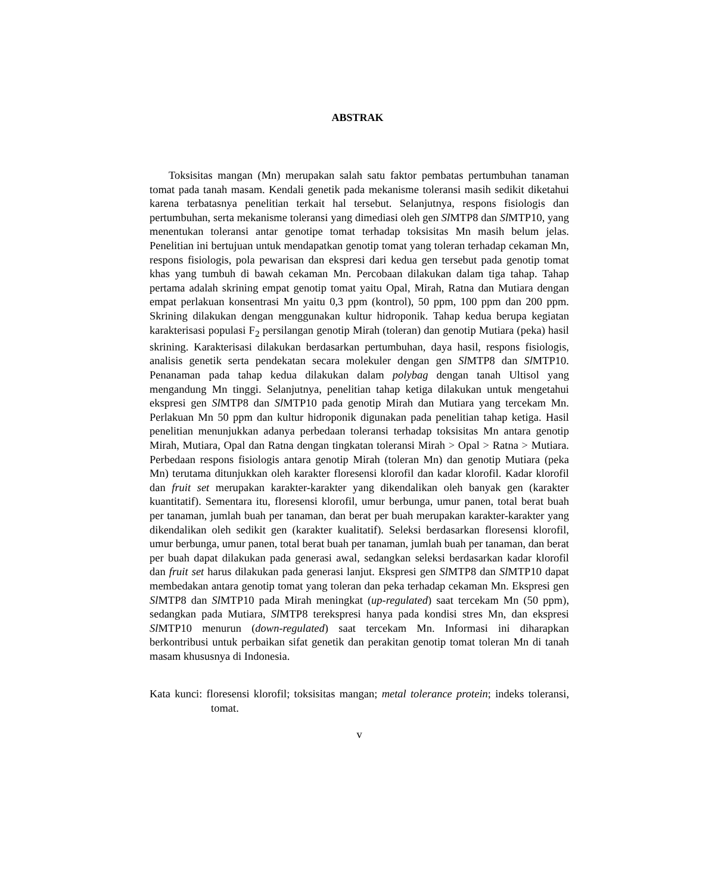ABSTRAK
Toksisitas mangan (Mn) merupakan salah satu faktor pembatas pertumbuhan tanaman tomat pada tanah masam. Kendali genetik pada mekanisme toleransi masih sedikit diketahui karena terbatasnya penelitian terkait hal tersebut. Selanjutnya, respons fisiologis dan pertumbuhan, serta mekanisme toleransi yang dimediasi oleh gen Sl MTP8 dan Sl MTP10, yang menentukan toleransi antar genotipe tomat terhadap toksisitas Mn masih belum jelas. Penelitian ini bertujuan untuk mendapatkan genotip tomat yang toleran terhadap cekaman Mn, respons fisiologis, pola pewarisan dan ekspresi dari kedua gen tersebut pada genotip tomat khas yang tumbuh di bawah cekaman Mn. Percobaan dilakukan dalam tiga tahap. Tahap pertama adalah skrining empat genotip tomat yaitu Opal, Mirah, Ratna dan Mutiara dengan empat perlakuan konsentrasi Mn yaitu 0,3 ppm (kontrol), 50 ppm, 100 ppm dan 200 ppm. Skrining dilakukan dengan menggunakan kultur hidroponik. Tahap kedua berupa kegiatan karakterisasi populasi F<sub>2</sub> persilangan genotip Mirah (toleran) dan genotip Mutiara (peka) hasil skrining. Karakterisasi dilakukan berdasarkan pertumbuhan, daya hasil, respons fisiologis, analisis genetik serta pendekatan secara molekuler dengan gen Sl MTP8 dan Sl MTP10. Penanaman pada tahap kedua dilakukan dalam polybag dengan tanah Ultisol yang mengandung Mn tinggi. Selanjutnya, penelitian tahap ketiga dilakukan untuk mengetahui ekspresi gen Sl MTP8 dan Sl MTP10 pada genotip Mirah dan Mutiara yang tercekam Mn. Perlakuan Mn 50 ppm dan kultur hidroponik digunakan pada penelitian tahap ketiga. Hasil penelitian menunjukkan adanya perbedaan toleransi terhadap toksisitas Mn antara genotip Mirah, Mutiara, Opal dan Ratna dengan tingkatan toleransi Mirah > Opal > Ratna > Mutiara. Perbedaan respons fisiologis antara genotip Mirah (toleran Mn) dan genotip Mutiara (peka Mn) terutama ditunjukkan oleh karakter floresensi klorofil dan kadar klorofil. Kadar klorofil dan fruit set merupakan karakter-karakter yang dikendalikan oleh banyak gen (karakter kuantitatif). Sementara itu, floresensi klorofil, umur berbunga, umur panen, total berat buah per tanaman, jumlah buah per tanaman, dan berat per buah merupakan karakter-karakter yang dikendalikan oleh sedikit gen (karakter kualitatif). Seleksi berdasarkan floresensi klorofil, umur berbunga, umur panen, total berat buah per tanaman, jumlah buah per tanaman, dan berat per buah dapat dilakukan pada generasi awal, sedangkan seleksi berdasarkan kadar klorofil dan fruit set harus dilakukan pada generasi lanjut. Ekspresi gen Sl MTP8 dan Sl MTP10 dapat membedakan antara genotip tomat yang toleran dan peka terhadap cekaman Mn. Ekspresi gen Sl MTP8 dan Sl MTP10 pada Mirah meningkat (up-regulated) saat tercekam Mn (50 ppm), sedangkan pada Mutiara, Sl MTP8 terekspresi hanya pada kondisi stres Mn, dan ekspresi Sl MTP10 menurun (down-regulated) saat tercekam Mn. Informasi ini diharapkan berkontribusi untuk perbaikan sifat genetik dan perakitan genotip tomat toleran Mn di tanah masam khususnya di Indonesia.
Kata kunci: floresensi klorofil; toksisitas mangan; metal tolerance protein; indeks toleransi, tomat.
v